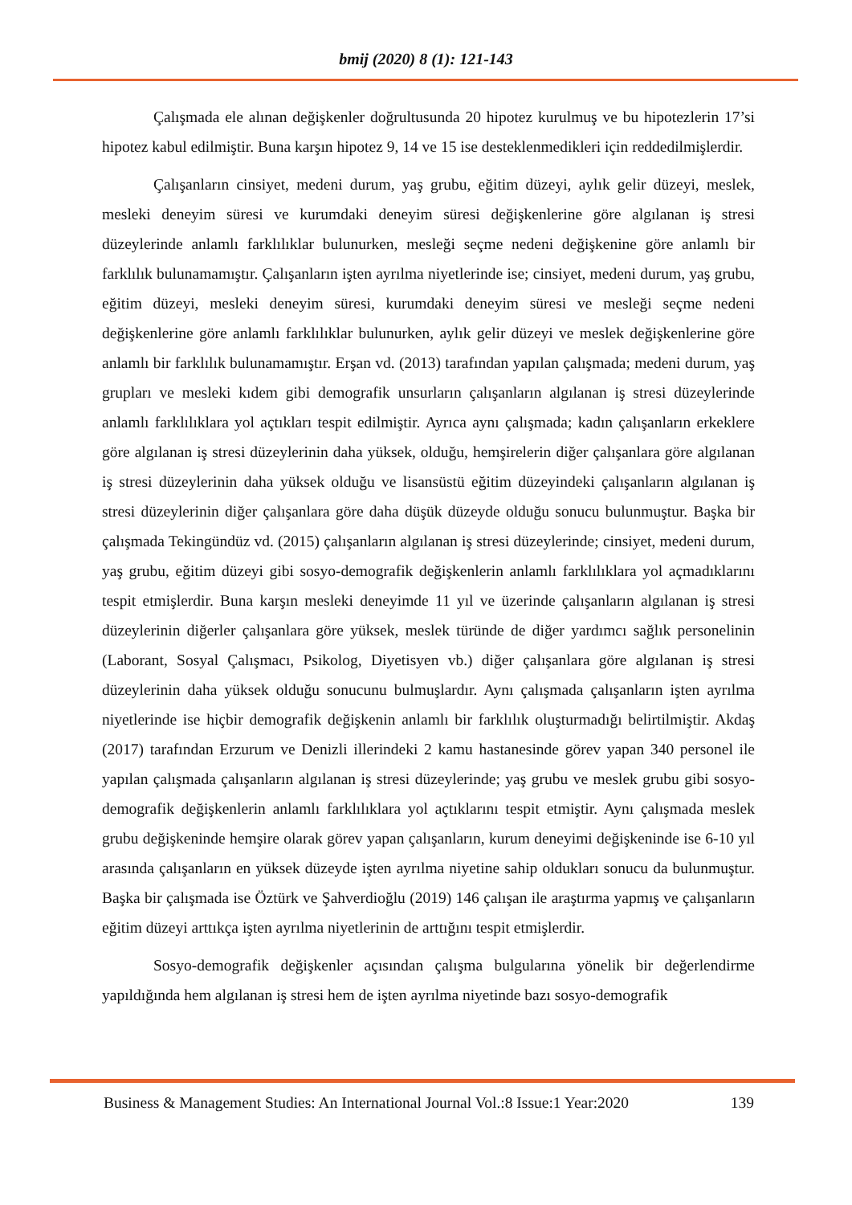bmij (2020) 8 (1): 121-143
Çalışmada ele alınan değişkenler doğrultusunda 20 hipotez kurulmuş ve bu hipotezlerin 17’si hipotez kabul edilmiştir. Buna karşın hipotez 9, 14 ve 15 ise desteklenmedikleri için reddedilmişlerdir.
Çalışanların cinsiyet, medeni durum, yaş grubu, eğitim düzeyi, aylık gelir düzeyi, meslek, mesleki deneyim süresi ve kurumdaki deneyim süresi değişkenlerine göre algılanan iş stresi düzeylerinde anlamlı farklılıklar bulunurken, mesleği seçme nedeni değişkenine göre anlamlı bir farklılık bulunamamıştır. Çalışanların işten ayrılma niyetlerinde ise; cinsiyet, medeni durum, yaş grubu, eğitim düzeyi, mesleki deneyim süresi, kurumdaki deneyim süresi ve mesleği seçme nedeni değişkenlerine göre anlamlı farklılıklar bulunurken, aylık gelir düzeyi ve meslek değişkenlerine göre anlamlı bir farklılık bulunamamıştır. Erşan vd. (2013) tarafından yapılan çalışmada; medeni durum, yaş grupları ve mesleki kıdem gibi demografik unsurların çalışanların algılanan iş stresi düzeylerinde anlamlı farklılıklara yol açtıkları tespit edilmiştir. Ayrıca aynı çalışmada; kadın çalışanların erkeklere göre algılanan iş stresi düzeylerinin daha yüksek, olduğu, hemşirelerin diğer çalışanlara göre algılanan iş stresi düzeylerinin daha yüksek olduğu ve lisansüstü eğitim düzeyindeki çalışanların algılanan iş stresi düzeylerinin diğer çalışanlara göre daha düşük düzeyde olduğu sonucu bulunmuştur. Başka bir çalışmada Tekingündüz vd. (2015) çalışanların algılanan iş stresi düzeylerinde; cinsiyet, medeni durum, yaş grubu, eğitim düzeyi gibi sosyo-demografik değişkenlerin anlamlı farklılıklara yol açmadıklarını tespit etmişlerdir. Buna karşın mesleki deneyimde 11 yıl ve üzerinde çalışanların algılanan iş stresi düzeylerinin diğerler çalışanlara göre yüksek, meslek türünde de diğer yardımcı sağlık personelinin (Laborant, Sosyal Çalışmacı, Psikolog, Diyetisyen vb.) diğer çalışanlara göre algılanan iş stresi düzeylerinin daha yüksek olduğu sonucunu bulmuşlardır. Aynı çalışmada çalışanların işten ayrılma niyetlerinde ise hiçbir demografik değişkenin anlamlı bir farklılık oluşturmadığı belirtilmiştir. Akdaş (2017) tarafından Erzurum ve Denizli illerindeki 2 kamu hastanesinde görev yapan 340 personel ile yapılan çalışmada çalışanların algılanan iş stresi düzeylerinde; yaş grubu ve meslek grubu gibi sosyo-demografik değişkenlerin anlamlı farklılıklara yol açtıklarını tespit etmiştir. Aynı çalışmada meslek grubu değişkeninde hemşire olarak görev yapan çalışanların, kurum deneyimi değişkeninde ise 6-10 yıl arasında çalışanların en yüksek düzeyde işten ayrılma niyetine sahip oldukları sonucu da bulunmuştur. Başka bir çalışmada ise Öztürk ve Şahverdioğlu (2019) 146 çalışan ile araştırma yapmış ve çalışanların eğitim düzeyi arttıkça işten ayrılma niyetlerinin de arttığını tespit etmişlerdir.
Sosyo-demografik değişkenler açısından çalışma bulgularına yönelik bir değerlendirme yapıldığında hem algılanan iş stresi hem de işten ayrılma niyetinde bazı sosyo-demografik
Business & Management Studies: An International Journal Vol.:8 Issue:1 Year:2020 139